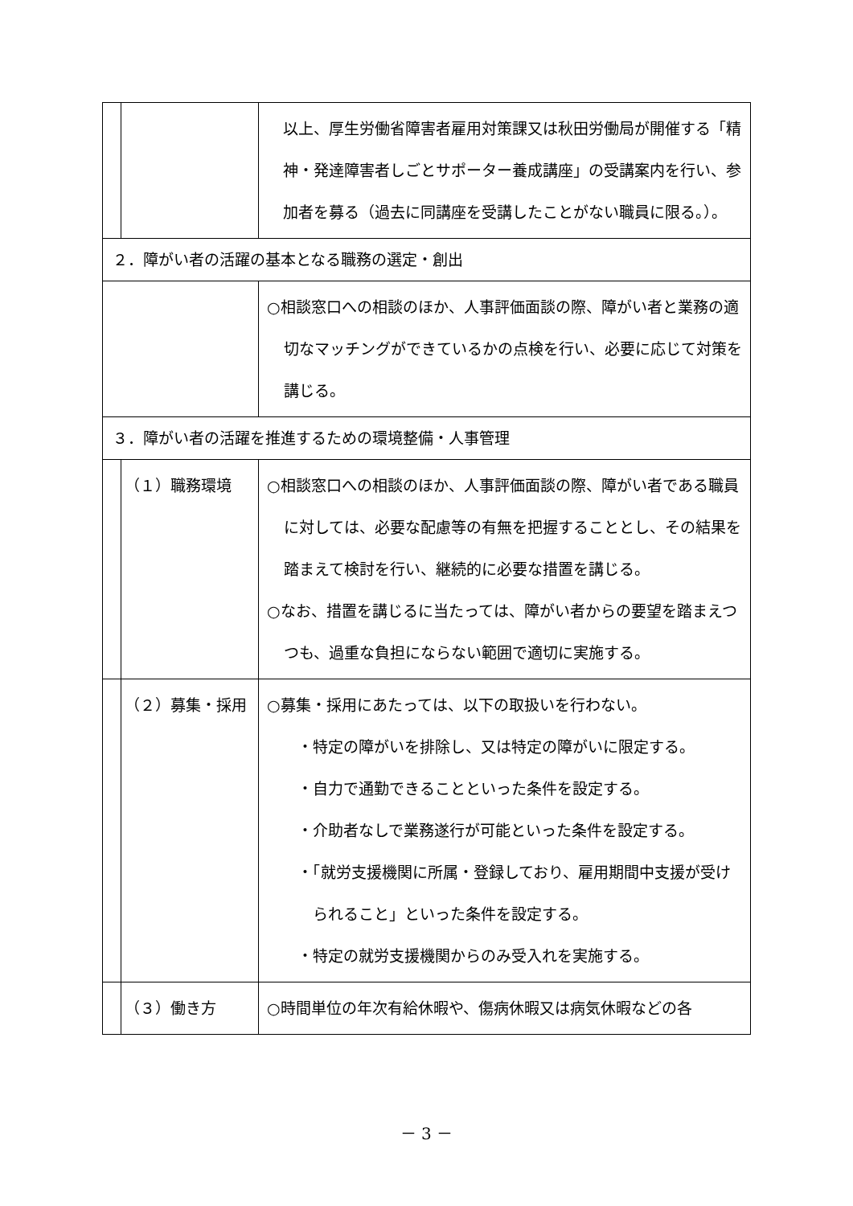| | | 以上、厚生労働省障害者雇用対策課又は秋田労働局が開催する「精神・発達障害者しごとサポーター養成講座」の受講案内を行い、参加者を募る（過去に同講座を受講したことがない職員に限る。）。 |
| ２．障がい者の活躍の基本となる職務の選定・創出 | | |
| | | ○相談窓口への相談のほか、人事評価面談の際、障がい者と業務の適切なマッチングができているかの点検を行い、必要に応じて対策を講じる。 |
| ３．障がい者の活躍を推進するための環境整備・人事管理 | | |
| | （１）職務環境 | ○相談窓口への相談のほか、人事評価面談の際、障がい者である職員に対しては、必要な配慮等の有無を把握することとし、その結果を踏まえて検討を行い、継続的に必要な措置を講じる。 ○なお、措置を講じるに当たっては、障がい者からの要望を踏まえつつも、過重な負担にならない範囲で適切に実施する。 |
| | （２）募集・採用 | ○募集・採用にあたっては、以下の取扱いを行わない。 ・特定の障がいを排除し、又は特定の障がいに限定する。 ・自力で通勤できることといった条件を設定する。 ・介助者なしで業務遂行が可能といった条件を設定する。 ・「就労支援機関に所属・登録しており、雇用期間中支援が受けられること」といった条件を設定する。 ・特定の就労支援機関からのみ受入れを実施する。 |
| | （３）働き方 | ○時間単位の年次有給休暇や、傷病休暇又は病気休暇などの各 |
－ 3 －